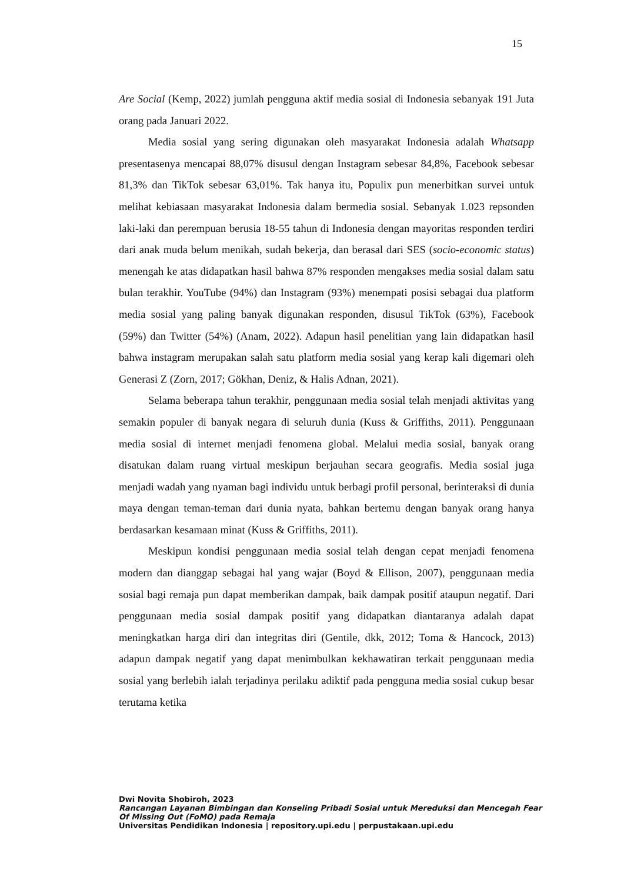15
Are Social (Kemp, 2022) jumlah pengguna aktif media sosial di Indonesia sebanyak 191 Juta orang pada Januari 2022.
Media sosial yang sering digunakan oleh masyarakat Indonesia adalah Whatsapp presentasenya mencapai 88,07% disusul dengan Instagram sebesar 84,8%, Facebook sebesar 81,3% dan TikTok sebesar 63,01%. Tak hanya itu, Populix pun menerbitkan survei untuk melihat kebiasaan masyarakat Indonesia dalam bermedia sosial. Sebanyak 1.023 repsonden laki-laki dan perempuan berusia 18-55 tahun di Indonesia dengan mayoritas responden terdiri dari anak muda belum menikah, sudah bekerja, dan berasal dari SES (socio-economic status) menengah ke atas didapatkan hasil bahwa 87% responden mengakses media sosial dalam satu bulan terakhir. YouTube (94%) dan Instagram (93%) menempati posisi sebagai dua platform media sosial yang paling banyak digunakan responden, disusul TikTok (63%), Facebook (59%) dan Twitter (54%) (Anam, 2022). Adapun hasil penelitian yang lain didapatkan hasil bahwa instagram merupakan salah satu platform media sosial yang kerap kali digemari oleh Generasi Z (Zorn, 2017; Gökhan, Deniz, & Halis Adnan, 2021).
Selama beberapa tahun terakhir, penggunaan media sosial telah menjadi aktivitas yang semakin populer di banyak negara di seluruh dunia (Kuss & Griffiths, 2011). Penggunaan media sosial di internet menjadi fenomena global. Melalui media sosial, banyak orang disatukan dalam ruang virtual meskipun berjauhan secara geografis. Media sosial juga menjadi wadah yang nyaman bagi individu untuk berbagi profil personal, berinteraksi di dunia maya dengan teman-teman dari dunia nyata, bahkan bertemu dengan banyak orang hanya berdasarkan kesamaan minat (Kuss & Griffiths, 2011).
Meskipun kondisi penggunaan media sosial telah dengan cepat menjadi fenomena modern dan dianggap sebagai hal yang wajar (Boyd & Ellison, 2007), penggunaan media sosial bagi remaja pun dapat memberikan dampak, baik dampak positif ataupun negatif. Dari penggunaan media sosial dampak positif yang didapatkan diantaranya adalah dapat meningkatkan harga diri dan integritas diri (Gentile, dkk, 2012; Toma & Hancock, 2013) adapun dampak negatif yang dapat menimbulkan kekhawatiran terkait penggunaan media sosial yang berlebih ialah terjadinya perilaku adiktif pada pengguna media sosial cukup besar terutama ketika
Dwi Novita Shobiroh, 2023
Rancangan Layanan Bimbingan dan Konseling Pribadi Sosial untuk Mereduksi dan Mencegah Fear Of Missing Out (FoMO) pada Remaja
Universitas Pendidikan Indonesia | repository.upi.edu | perpustakaan.upi.edu